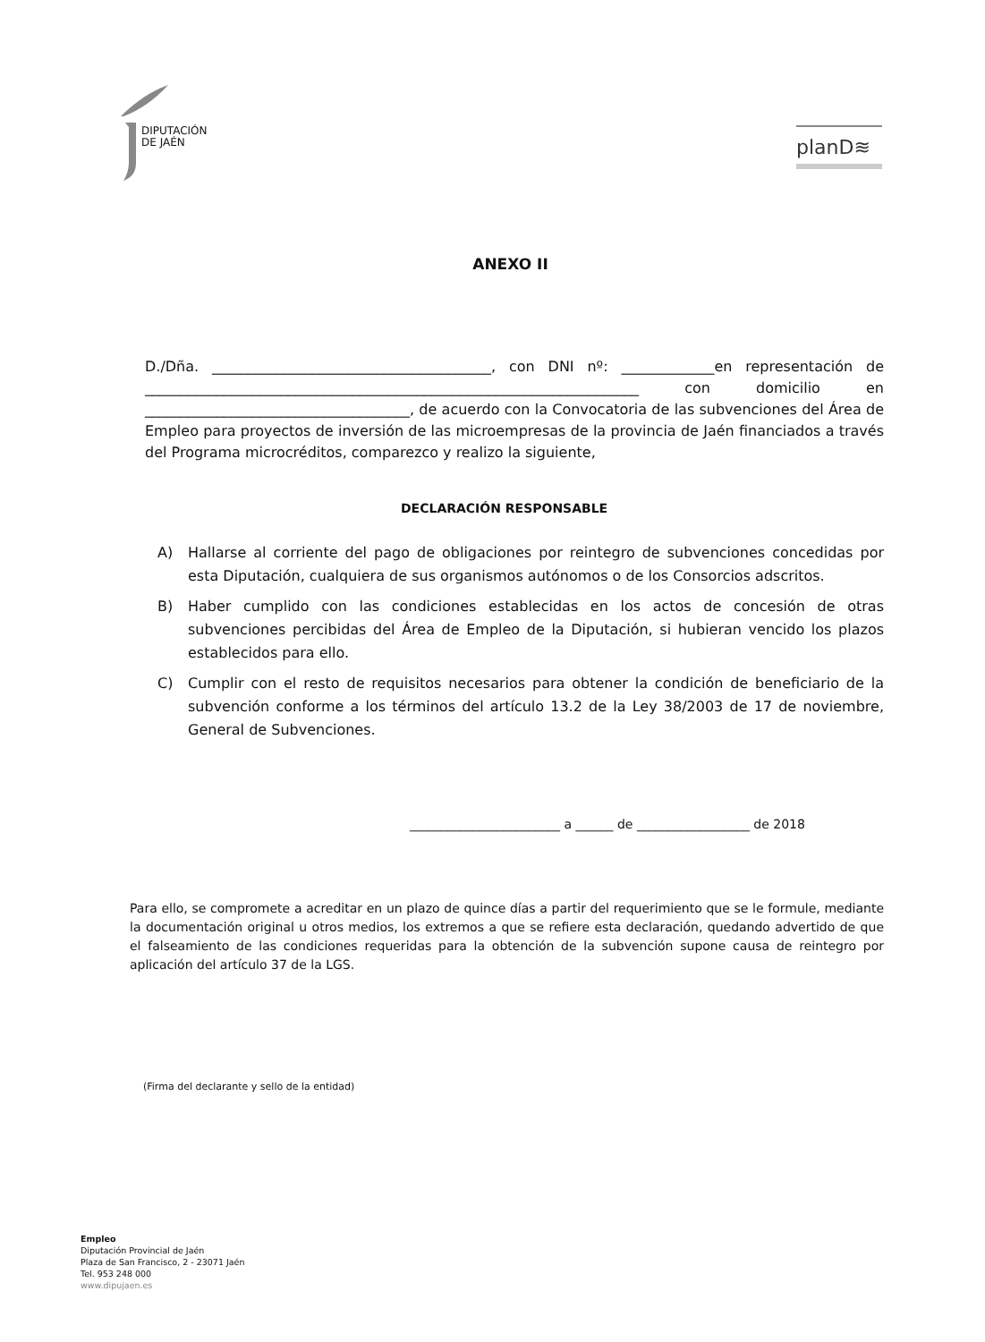DIPUTACIÓN
DE JAÉN
planD≋
ANEXO II
D./Dña. _______________________________________, con DNI nº: _____________en representación de _____________________________________________________________________ con domicilio en _____________________________________, de acuerdo con la Convocatoria de las subvenciones del Área de Empleo para proyectos de inversión de las microempresas de la provincia de Jaén financiados a través del Programa microcréditos, comparezco y realizo la siguiente,
DECLARACIÓN RESPONSABLE
A) Hallarse al corriente del pago de obligaciones por reintegro de subvenciones concedidas por esta Diputación, cualquiera de sus organismos autónomos o de los Consorcios adscritos.
B) Haber cumplido con las condiciones establecidas en los actos de concesión de otras subvenciones percibidas del Área de Empleo de la Diputación, si hubieran vencido los plazos establecidos para ello.
C) Cumplir con el resto de requisitos necesarios para obtener la condición de beneficiario de la subvención conforme a los términos del artículo 13.2 de la Ley 38/2003 de 17 de noviembre, General de Subvenciones.
________________________ a ______ de __________________ de 2018
Para ello, se compromete a acreditar en un plazo de quince días a partir del requerimiento que se le formule, mediante la documentación original u otros medios, los extremos a que se refiere esta declaración, quedando advertido de que el falseamiento de las condiciones requeridas para la obtención de la subvención supone causa de reintegro por aplicación del artículo 37 de la LGS.
(Firma del declarante y sello de la entidad)
Empleo
Diputación Provincial de Jaén
Plaza de San Francisco, 2 - 23071 Jaén
Tel. 953 248 000
www.dipujaen.es